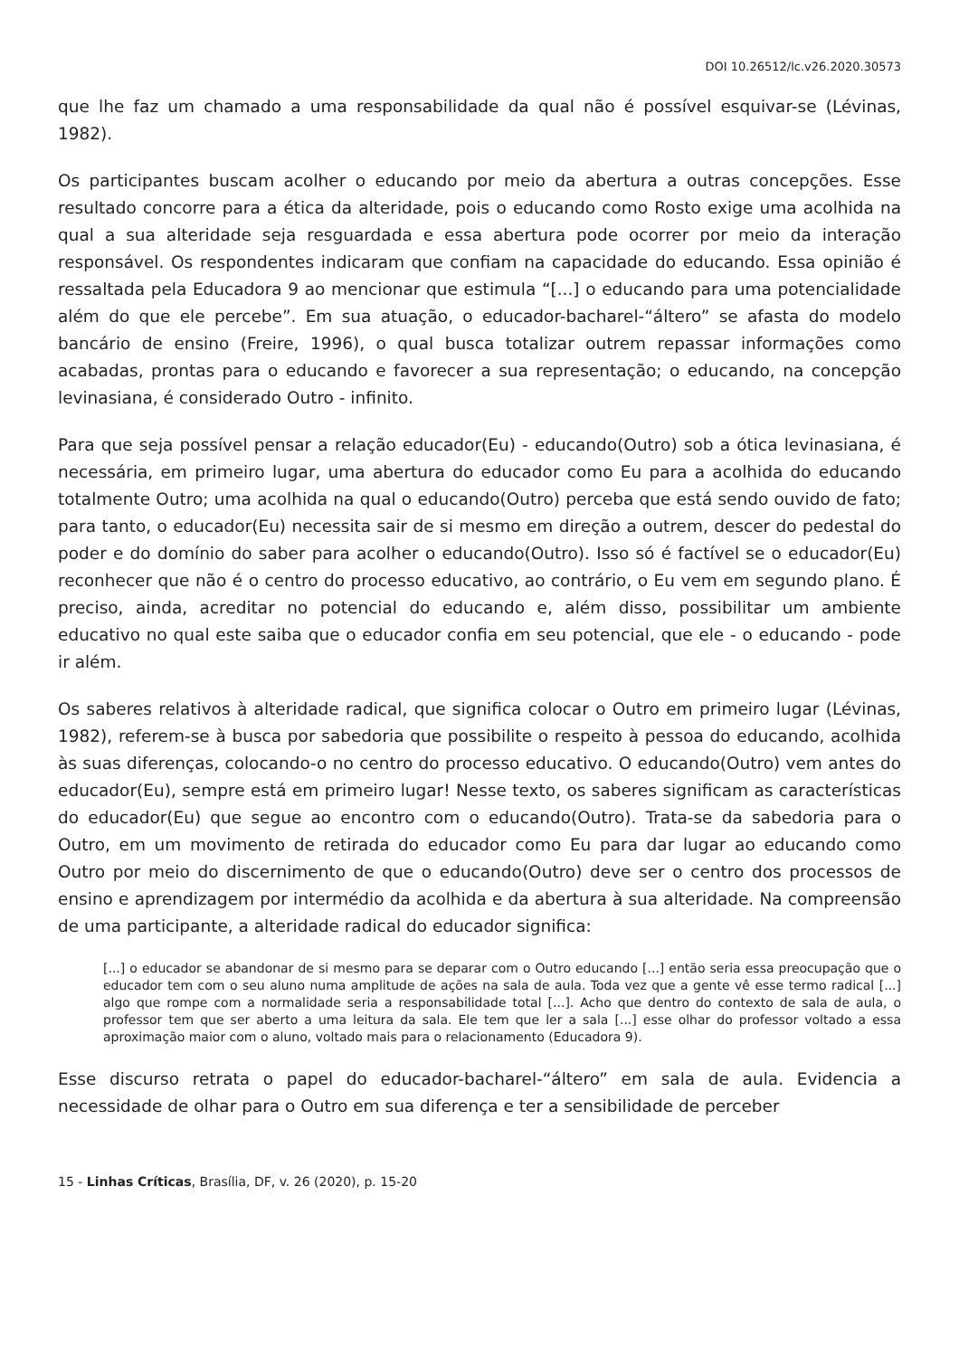DOI 10.26512/lc.v26.2020.30573
que lhe faz um chamado a uma responsabilidade da qual não é possível esquivar-se (Lévinas, 1982).
Os participantes buscam acolher o educando por meio da abertura a outras concepções. Esse resultado concorre para a ética da alteridade, pois o educando como Rosto exige uma acolhida na qual a sua alteridade seja resguardada e essa abertura pode ocorrer por meio da interação responsável. Os respondentes indicaram que confiam na capacidade do educando. Essa opinião é ressaltada pela Educadora 9 ao mencionar que estimula “[...] o educando para uma potencialidade além do que ele percebe”. Em sua atuação, o educador-bacharel-“áltero” se afasta do modelo bancário de ensino (Freire, 1996), o qual busca totalizar outrem repassar informações como acabadas, prontas para o educando e favorecer a sua representação; o educando, na concepção levinasiana, é considerado Outro - infinito.
Para que seja possível pensar a relação educador(Eu) - educando(Outro) sob a ótica levinasiana, é necessária, em primeiro lugar, uma abertura do educador como Eu para a acolhida do educando totalmente Outro; uma acolhida na qual o educando(Outro) perceba que está sendo ouvido de fato; para tanto, o educador(Eu) necessita sair de si mesmo em direção a outrem, descer do pedestal do poder e do domínio do saber para acolher o educando(Outro). Isso só é factível se o educador(Eu) reconhecer que não é o centro do processo educativo, ao contrário, o Eu vem em segundo plano. É preciso, ainda, acreditar no potencial do educando e, além disso, possibilitar um ambiente educativo no qual este saiba que o educador confia em seu potencial, que ele - o educando - pode ir além.
Os saberes relativos à alteridade radical, que significa colocar o Outro em primeiro lugar (Lévinas, 1982), referem-se à busca por sabedoria que possibilite o respeito à pessoa do educando, acolhida às suas diferenças, colocando-o no centro do processo educativo. O educando(Outro) vem antes do educador(Eu), sempre está em primeiro lugar! Nesse texto, os saberes significam as características do educador(Eu) que segue ao encontro com o educando(Outro). Trata-se da sabedoria para o Outro, em um movimento de retirada do educador como Eu para dar lugar ao educando como Outro por meio do discernimento de que o educando(Outro) deve ser o centro dos processos de ensino e aprendizagem por intermédio da acolhida e da abertura à sua alteridade. Na compreensão de uma participante, a alteridade radical do educador significa:
[...] o educador se abandonar de si mesmo para se deparar com o Outro educando [...] então seria essa preocupação que o educador tem com o seu aluno numa amplitude de ações na sala de aula. Toda vez que a gente vê esse termo radical [...] algo que rompe com a normalidade seria a responsabilidade total [...]. Acho que dentro do contexto de sala de aula, o professor tem que ser aberto a uma leitura da sala. Ele tem que ler a sala [...] esse olhar do professor voltado a essa aproximação maior com o aluno, voltado mais para o relacionamento (Educadora 9).
Esse discurso retrata o papel do educador-bacharel-“áltero” em sala de aula. Evidencia a necessidade de olhar para o Outro em sua diferença e ter a sensibilidade de perceber
15 - Linhas Críticas, Brasília, DF, v. 26 (2020), p. 15-20